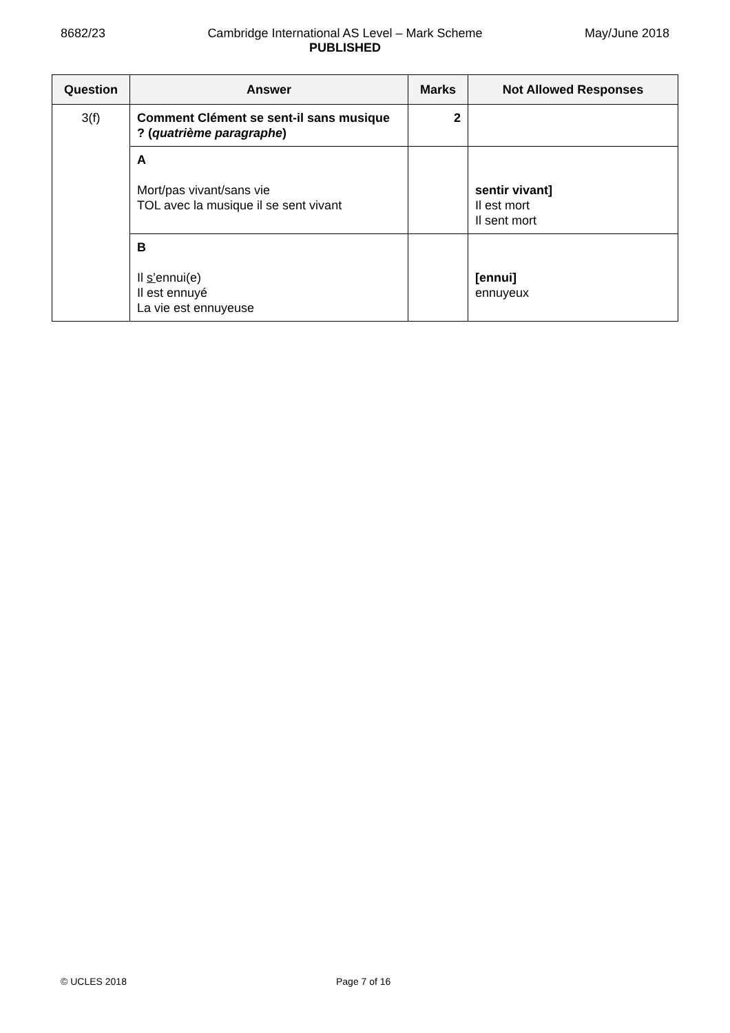8682/23 Cambridge International AS Level – Mark Scheme
PUBLISHED
May/June 2018
| Question | Answer | Marks | Not Allowed Responses |
| --- | --- | --- | --- |
| 3(f) | Comment Clément se sent-il sans musique ? ( quatrième paragraphe ) | 2 | |
| | A Mort/pas vivant/sans vie TOL avec la musique il se sent vivant | | sentir vivant] Il est mort Il sent mort |
| | B Il s’ ennui(e) Il est ennuyé La vie est ennuyeuse | | [ennui] ennuyeux |
© UCLES 2018 Page 7 of 16